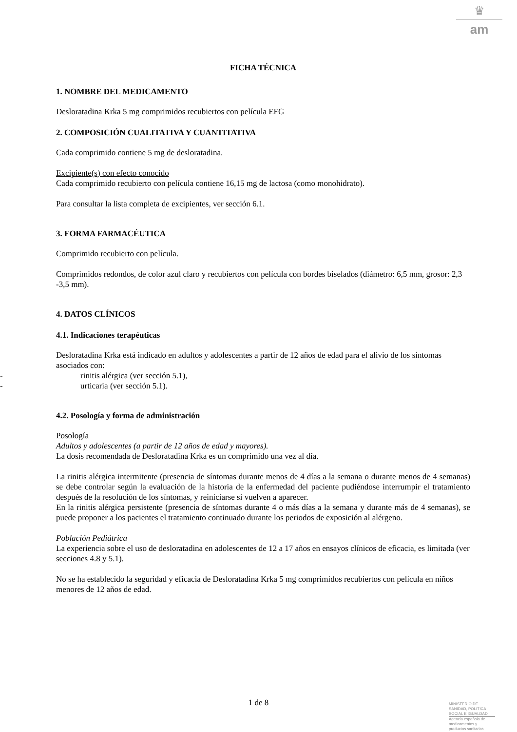♛
am
FICHA TÉCNICA
1. NOMBRE DEL MEDICAMENTO
Desloratadina Krka 5 mg comprimidos recubiertos con película EFG
2. COMPOSICIÓN CUALITATIVA Y CUANTITATIVA
Cada comprimido contiene 5 mg de desloratadina.
Excipiente(s) con efecto conocido
Cada comprimido recubierto con película contiene 16,15 mg de lactosa (como monohidrato).
Para consultar la lista completa de excipientes, ver sección 6.1.
3. FORMA FARMACÉUTICA
Comprimido recubierto con película.
Comprimidos redondos, de color azul claro y recubiertos con película con bordes biselados (diámetro: 6,5 mm, grosor: 2,3 -3,5 mm).
4. DATOS CLÍNICOS
4.1. Indicaciones terapéuticas
Desloratadina Krka está indicado en adultos y adolescentes a partir de 12 años de edad para el alivio de los síntomas asociados con:
- rinitis alérgica (ver sección 5.1),
- urticaria (ver sección 5.1).
4.2. Posología y forma de administración
Posología
Adultos y adolescentes (a partir de 12 años de edad y mayores).
La dosis recomendada de Desloratadina Krka es un comprimido una vez al día.
La rinitis alérgica intermitente (presencia de síntomas durante menos de 4 días a la semana o durante menos de 4 semanas) se debe controlar según la evaluación de la historia de la enfermedad del paciente pudiéndose interrumpir el tratamiento después de la resolución de los síntomas, y reiniciarse si vuelven a aparecer.
En la rinitis alérgica persistente (presencia de síntomas durante 4 o más días a la semana y durante más de 4 semanas), se puede proponer a los pacientes el tratamiento continuado durante los periodos de exposición al alérgeno.
Población Pediátrica
La experiencia sobre el uso de desloratadina en adolescentes de 12 a 17 años en ensayos clínicos de eficacia, es limitada (ver secciones 4.8 y 5.1).
No se ha establecido la seguridad y eficacia de Desloratadina Krka 5 mg comprimidos recubiertos con película en niños menores de 12 años de edad.
1 de 8
MINISTERIO DE
SANIDAD, POLITICA
SOCIAL E IGUALDAD
Agencia española de
medicamentos y
productos sanitarios